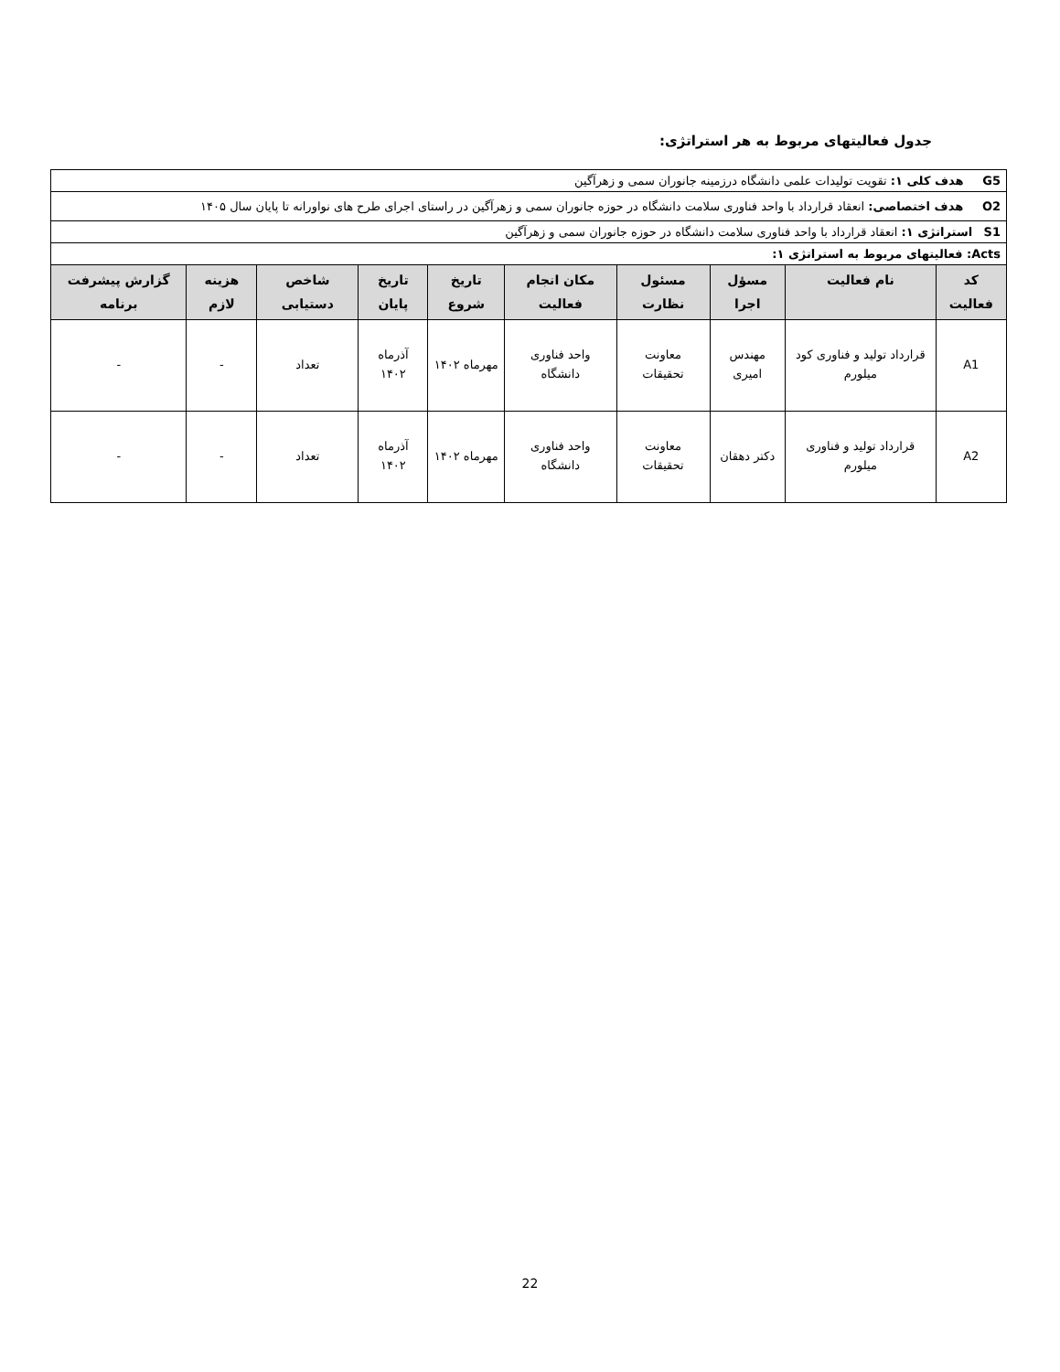جدول فعالیتهای مربوط به هر استراتژی:
| G5 هدف کلی ۱: تقویت تولیدات علمی دانشگاه درزمینه جانوران سمی و زهرآگین | | | | | | | | | |
| O2 هدف اختصاصی: انعقاد قرارداد با واحد فناوری سلامت دانشگاه در حوزه جانوران سمی و زهرآگین در راستای اجرای طرح های نواورانه تا پایان سال ۱۴۰۵ | | | | | | | | | |
| S1 استراتژی ۱: انعقاد قرارداد با واحد فناوری سلامت دانشگاه در حوزه جانوران سمی و زهرآگین | | | | | | | | | |
| Acts: فعالیتهای مربوط به استراتژی ۱: | | | | | | | | | |
| کد فعالیت | نام فعالیت | مسؤل اجرا | مسئول نظارت | مکان انجام فعالیت | تاریخ شروع | تاریخ پایان | شاخص دستیابی | هزینه لازم | گزارش پیشرفت برنامه |
| A1 | قرارداد تولید و فناوری کود میلورم | مهندس امیری | معاونت تحقیقات | واحد فناوری دانشگاه | مهرماه ۱۴۰۲ | آذرماه ۱۴۰۲ | تعداد | - | - |
| A2 | قرارداد تولید و فناوری میلورم | دکتر دهقان | معاونت تحقیقات | واحد فناوری دانشگاه | مهرماه ۱۴۰۲ | آذرماه ۱۴۰۲ | تعداد | - | - |
22